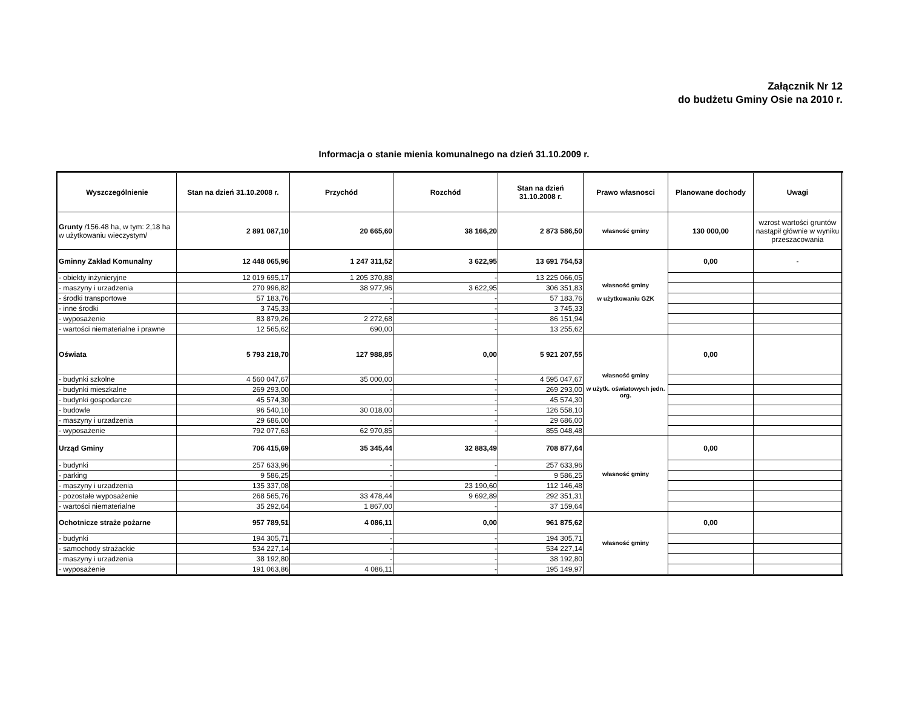Załącznik Nr 12
do budżetu Gminy Osie na 2010 r.
Informacja o stanie mienia komunalnego na dzień 31.10.2009 r.
| Wyszczególnienie | Stan na dzień 31.10.2008 r. | Przychód | Rozchód | Stan na dzień 31.10.2008 r. | Prawo własnosci | Planowane dochody | Uwagi |
| --- | --- | --- | --- | --- | --- | --- | --- |
| Grunty /156.48 ha, w tym: 2,18 ha w użytkowaniu wieczystym/ | 2 891 087,10 | 20 665,60 | 38 166,20 | 2 873 586,50 | własność gminy | 130 000,00 | wzrost wartości gruntów nastąpił głównie w wyniku przeszacowania |
| Gminny Zakład Komunalny | 12 448 065,96 | 1 247 311,52 | 3 622,95 | 13 691 754,53 | własność gminy w użytkowaniu GZK | 0,00 | - |
| - obiekty inżynieryjne | 12 019 695,17 | 1 205 370,88 | - | 13 225 066,05 | | | |
| - maszyny i urzadzenia | 270 996,82 | 38 977,96 | 3 622,95 | 306 351,83 | | | |
| - środki transportowe | 57 183,76 | - | - | 57 183,76 | | | |
| - inne środki | 3 745,33 | - | - | 3 745,33 | | | |
| - wyposażenie | 83 879,26 | 2 272,68 | - | 86 151,94 | | | |
| - wartości niematerialne i prawne | 12 565,62 | 690,00 | - | 13 255,62 | | | |
| Oświata | 5 793 218,70 | 127 988,85 | 0,00 | 5 921 207,55 | własność gminy w użytk. oświatowych jedn. org. | 0,00 | |
| - budynki szkolne | 4 560 047,67 | 35 000,00 | - | 4 595 047,67 | | | |
| - budynki mieszkalne | 269 293,00 | - | - | 269 293,00 | | | |
| - budynki gospodarcze | 45 574,30 | - | - | 45 574,30 | | | |
| - budowle | 96 540,10 | 30 018,00 | - | 126 558,10 | | | |
| - maszyny i urzadzenia | 29 686,00 | - | - | 29 686,00 | | | |
| - wyposażenie | 792 077,63 | 62 970,85 | - | 855 048,48 | | | |
| Urząd Gminy | 706 415,69 | 35 345,44 | 32 883,49 | 708 877,64 | własność gminy | 0,00 | |
| - budynki | 257 633,96 | - | - | 257 633,96 | | | |
| - parking | 9 586,25 | - | - | 9 586,25 | | | |
| - maszyny i urzadzenia | 135 337,08 | - | 23 190,60 | 112 146,48 | | | |
| - pozostałe wyposażenie | 268 565,76 | 33 478,44 | 9 692,89 | 292 351,31 | | | |
| - wartości niematerialne | 35 292,64 | 1 867,00 | - | 37 159,64 | | | |
| Ochotnicze straże pożarne | 957 789,51 | 4 086,11 | 0,00 | 961 875,62 | własność gminy | 0,00 | |
| - budynki | 194 305,71 | - | - | 194 305,71 | | | |
| - samochody strażackie | 534 227,14 | - | - | 534 227,14 | | | |
| - maszyny i urzadzenia | 38 192,80 | - | - | 38 192,80 | | | |
| - wyposażenie | 191 063,86 | 4 086,11 | - | 195 149,97 | | | |